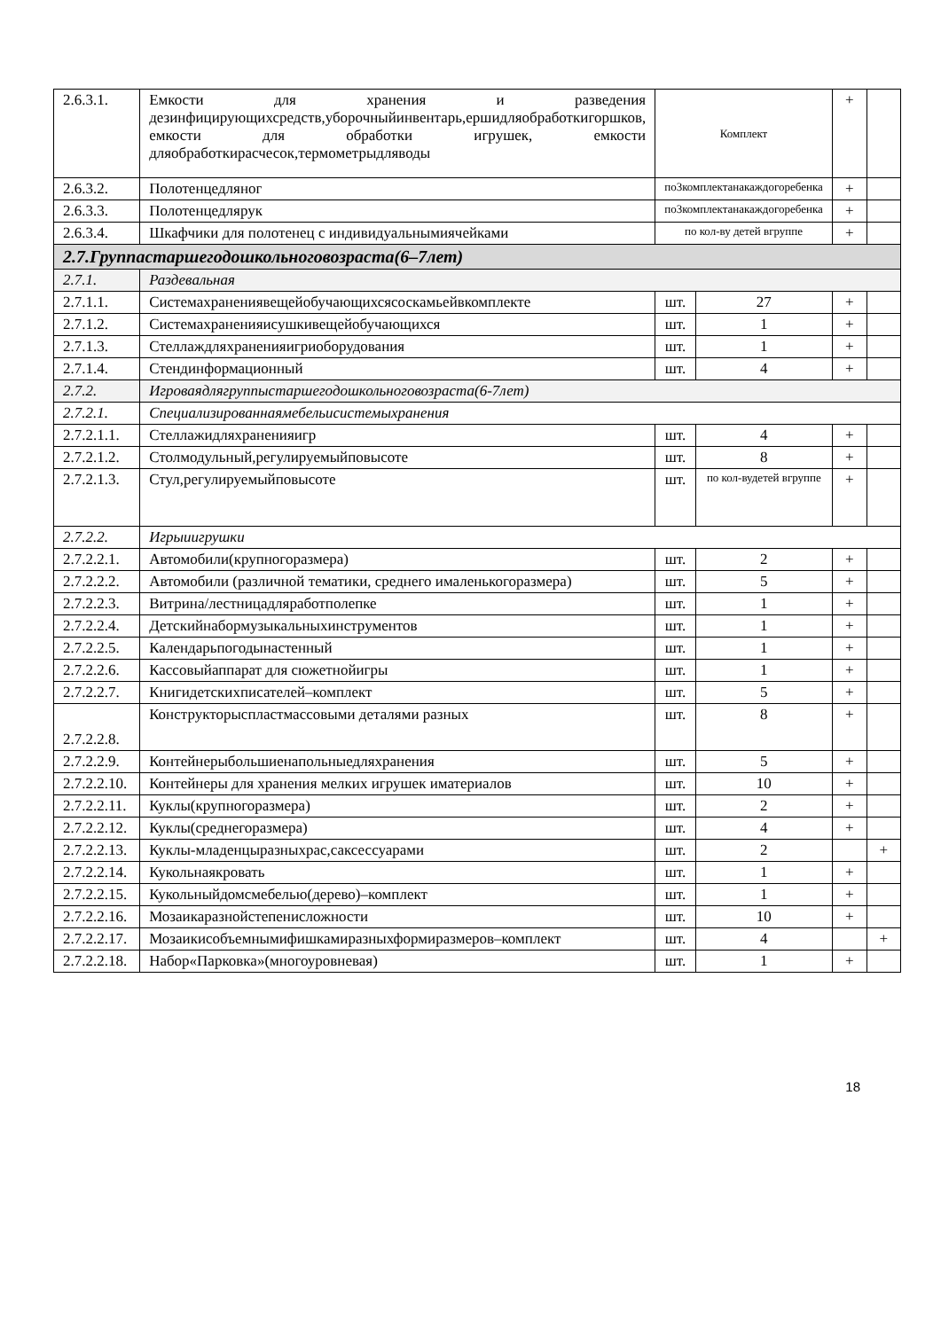| 2.6.3.1. | Емкости для хранения и разведения дезинфицирующихсредств,уборочныйинвентарь,ершидляобработкигоршков, емкости для обработки игрушек, емкости дляобработкирасчесок,термометрыдляводы | Комплект | | + | |
| 2.6.3.2. | Полотенцедляног | по3комплектанакаждогоребенка | | + | |
| 2.6.3.3. | Полотенцедлярук | по3комплектанакаждогоребенка | | + | |
| 2.6.3.4. | Шкафчики для полотенец с индивидуальнымиячейками | по кол-ву детей вгруппе | | + | |
| 2.7.Группастаршегодошкольноговозраста(6–7лет) | | | | | |
| 2.7.1. | Раздевальная | | | | |
| 2.7.1.1. | Системахранениявещейобучающихсясоскамьейвкомплекте | шт. | 27 | + | |
| 2.7.1.2. | Системахраненияисушкивещейобучающихся | шт. | 1 | + | |
| 2.7.1.3. | Стеллаждляхраненияигриоборудования | шт. | 1 | + | |
| 2.7.1.4. | Стендинформационный | шт. | 4 | + | |
| 2.7.2. | Игроваядлягруппыстаршегодошкольноговозраста(6-7лет) | | | | |
| 2.7.2.1. | Специализированнаямебельисистемыхранения | | | | |
| 2.7.2.1.1. | Стеллажидляхраненияигр | шт. | 4 | + | |
| 2.7.2.1.2. | Столмодульный,регулируемыйповысоте | шт. | 8 | + | |
| 2.7.2.1.3. | Стул,регулируемыйповысоте | шт. | по кол-вудетей вгруппе | + | |
| 2.7.2.2. | Игрыиигрушки | | | | |
| 2.7.2.2.1. | Автомобили(крупногоразмера) | шт. | 2 | + | |
| 2.7.2.2.2. | Автомобили (различной тематики, среднего ималенькогоразмера) | шт. | 5 | + | |
| 2.7.2.2.3. | Витрина/лестницадляработполепке | шт. | 1 | + | |
| 2.7.2.2.4. | Детскийнабормузыкальныхинструментов | шт. | 1 | + | |
| 2.7.2.2.5. | Календарьпогодынастенный | шт. | 1 | + | |
| 2.7.2.2.6. | Кассовыйаппарат для сюжетнойигры | шт. | 1 | + | |
| 2.7.2.2.7. | Книгидетскихписателей–комплект | шт. | 5 | + | |
| 2.7.2.2.8. | Конструкторыспластмассовыми деталями разных | шт. | 8 | + | |
| 2.7.2.2.9. | Контейнерыбольшиенапольныедляхранения | шт. | 5 | + | |
| 2.7.2.2.10. | Контейнеры для хранения мелких игрушек иматериалов | шт. | 10 | + | |
| 2.7.2.2.11. | Куклы(крупногоразмера) | шт. | 2 | + | |
| 2.7.2.2.12. | Куклы(среднегоразмера) | шт. | 4 | + | |
| 2.7.2.2.13. | Куклы-младенцыразныхрас,саксессуарами | шт. | 2 | | + |
| 2.7.2.2.14. | Кукольнаякровать | шт. | 1 | + | |
| 2.7.2.2.15. | Кукольныйдомсмебелью(дерево)–комплект | шт. | 1 | + | |
| 2.7.2.2.16. | Мозаикаразнойстепенисложности | шт. | 10 | + | |
| 2.7.2.2.17. | Мозаикисобъемнымифишкамиразныхформиразмеров–комплект | шт. | 4 | | + |
| 2.7.2.2.18. | Набор«Парковка»(многоуровневая) | шт. | 1 | + | |
18